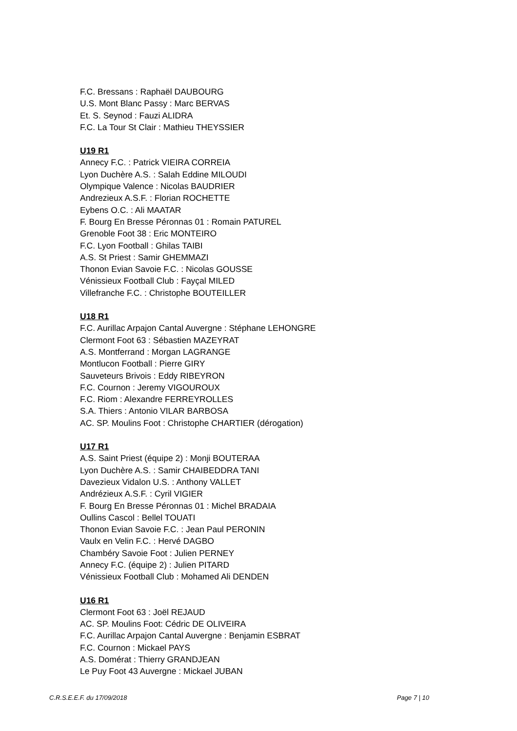F.C. Bressans : Raphaël DAUBOURG
U.S. Mont Blanc Passy : Marc BERVAS
Et. S. Seynod : Fauzi ALIDRA
F.C. La Tour St Clair : Mathieu THEYSSIER
U19 R1
Annecy F.C. : Patrick VIEIRA CORREIA
Lyon Duchère A.S. : Salah Eddine MILOUDI
Olympique Valence : Nicolas BAUDRIER
Andrezieux A.S.F. : Florian ROCHETTE
Eybens O.C. : Ali MAATAR
F. Bourg En Bresse Péronnas 01 : Romain PATUREL
Grenoble Foot 38 : Eric MONTEIRO
F.C. Lyon Football : Ghilas TAIBI
A.S. St Priest : Samir GHEMMAZI
Thonon Evian Savoie F.C. : Nicolas GOUSSE
Vénissieux Football Club : Fayçal MILED
Villefranche F.C. : Christophe BOUTEILLER
U18 R1
F.C. Aurillac Arpajon Cantal Auvergne : Stéphane LEHONGRE
Clermont Foot 63 : Sébastien MAZEYRAT
A.S. Montferrand : Morgan LAGRANGE
Montlucon Football : Pierre GIRY
Sauveteurs Brivois : Eddy RIBEYRON
F.C. Cournon : Jeremy VIGOUROUX
F.C. Riom : Alexandre FERREYROLLES
S.A. Thiers : Antonio VILAR BARBOSA
AC. SP. Moulins Foot : Christophe CHARTIER (dérogation)
U17 R1
A.S. Saint Priest (équipe 2) : Monji BOUTERAA
Lyon Duchère A.S. : Samir CHAIBEDDRA TANI
Davezieux Vidalon U.S. : Anthony VALLET
Andrézieux A.S.F. : Cyril VIGIER
F. Bourg En Bresse Péronnas 01 : Michel BRADAIA
Oullins Cascol : Bellel TOUATI
Thonon Evian Savoie F.C. : Jean Paul PERONIN
Vaulx en Velin F.C. : Hervé DAGBO
Chambéry Savoie Foot : Julien PERNEY
Annecy F.C. (équipe 2) : Julien PITARD
Vénissieux Football Club : Mohamed Ali DENDEN
U16 R1
Clermont Foot 63 : Joël REJAUD
AC. SP. Moulins Foot: Cédric DE OLIVEIRA
F.C. Aurillac Arpajon Cantal Auvergne : Benjamin ESBRAT
F.C. Cournon : Mickael PAYS
A.S. Domérat : Thierry GRANDJEAN
Le Puy Foot 43 Auvergne : Mickael JUBAN
C.R.S.E.E.F. du 17/09/2018 Page 7 | 10